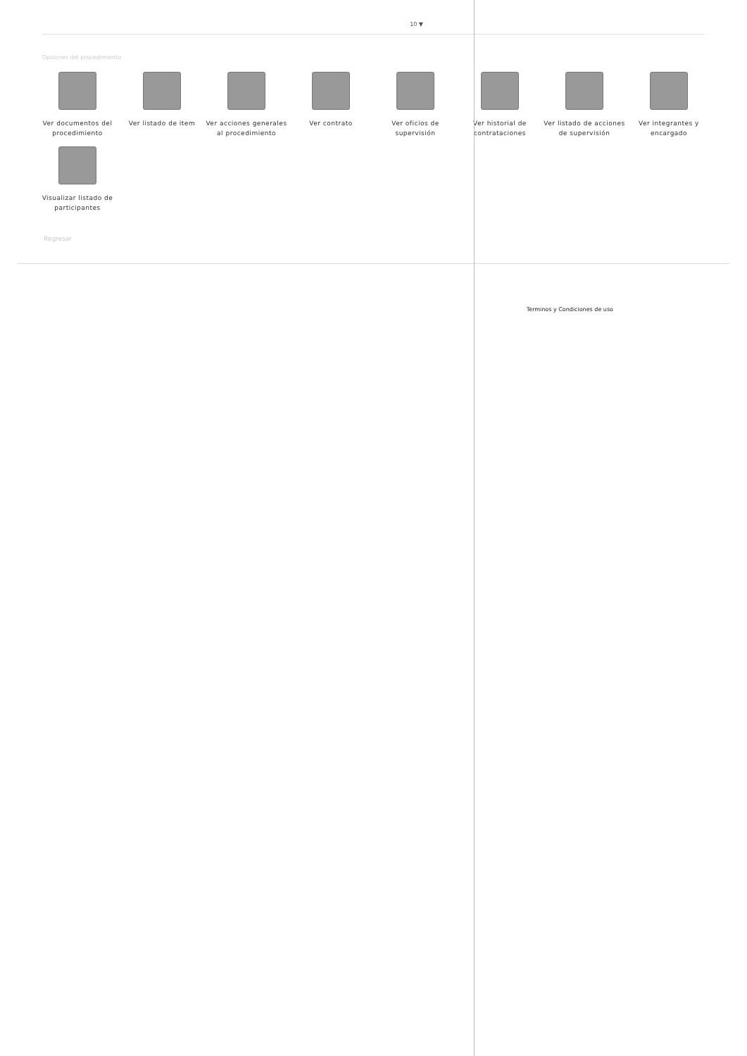10 ▼
Opciones del procedimiento
Ver documentos del procedimiento
Ver listado de item
Ver acciones generales al procedimiento
Ver contrato
Ver oficios de supervisión
Ver historial de contrataciones
Ver listado de acciones de supervisión
Ver integrantes y encargado
Visualizar listado de participantes
Regresar
Terminos y Condiciones de uso